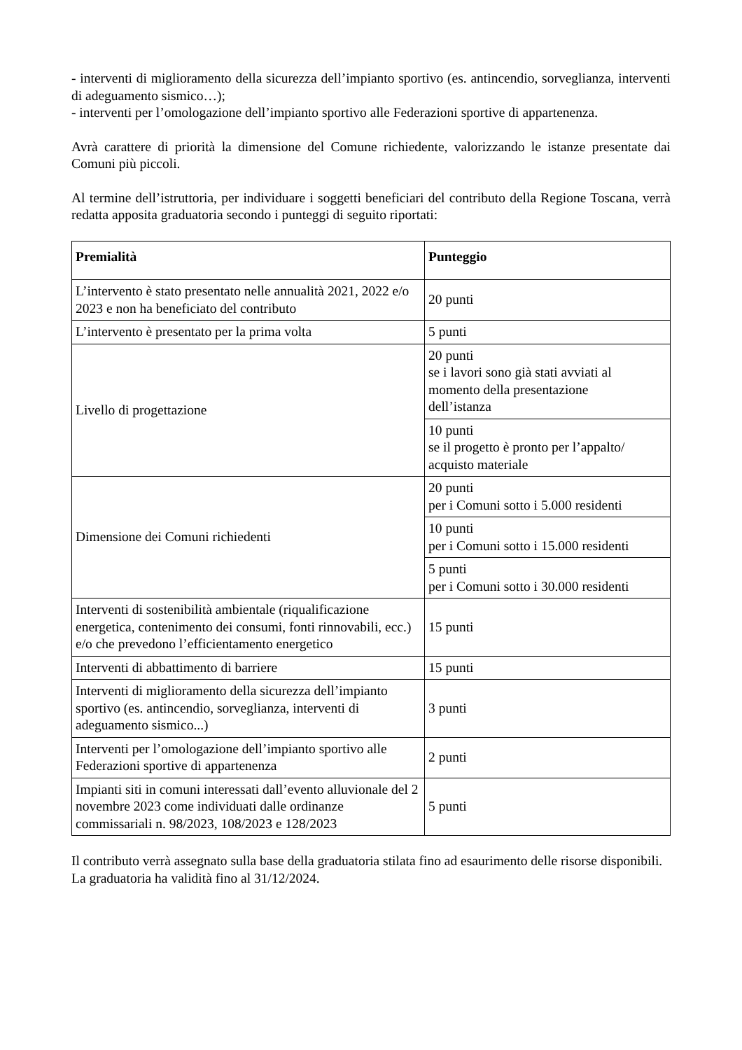- interventi di miglioramento della sicurezza dell’impianto sportivo (es. antincendio, sorveglianza, interventi di adeguamento sismico…);
- interventi per l’omologazione dell’impianto sportivo alle Federazioni sportive di appartenenza.
Avrà carattere di priorità la dimensione del Comune richiedente, valorizzando le istanze presentate dai Comuni più piccoli.
Al termine dell’istruttoria, per individuare i soggetti beneficiari del contributo della Regione Toscana, verrà redatta apposita graduatoria secondo i punteggi di seguito riportati:
| Premialità | Punteggio |
| --- | --- |
| L’intervento è stato presentato nelle annualità 2021, 2022 e/o 2023 e non ha beneficiato del contributo | 20 punti |
| L’intervento è presentato per la prima volta | 5 punti |
| Livello di progettazione | 20 punti se i lavori sono già stati avviati al momento della presentazione dell’istanza |
| | 10 punti se il progetto è pronto per l’appalto/ acquisto materiale |
| Dimensione dei Comuni richiedenti | 20 punti per i Comuni sotto i 5.000 residenti |
| | 10 punti per i Comuni sotto i 15.000 residenti |
| | 5 punti per i Comuni sotto i 30.000 residenti |
| Interventi di sostenibilità ambientale (riqualificazione energetica, contenimento dei consumi, fonti rinnovabili, ecc.) e/o che prevedono l’efficientamento energetico | 15 punti |
| Interventi di abbattimento di barriere | 15 punti |
| Interventi di miglioramento della sicurezza dell’impianto sportivo (es. antincendio, sorveglianza, interventi di adeguamento sismico...) | 3 punti |
| Interventi per l’omologazione dell’impianto sportivo alle Federazioni sportive di appartenenza | 2 punti |
| Impianti siti in comuni interessati dall’evento alluvionale del 2 novembre 2023 come individuati dalle ordinanze commissariali n. 98/2023, 108/2023 e 128/2023 | 5 punti |
Il contributo verrà assegnato sulla base della graduatoria stilata fino ad esaurimento delle risorse disponibili.
La graduatoria ha validità fino al 31/12/2024.